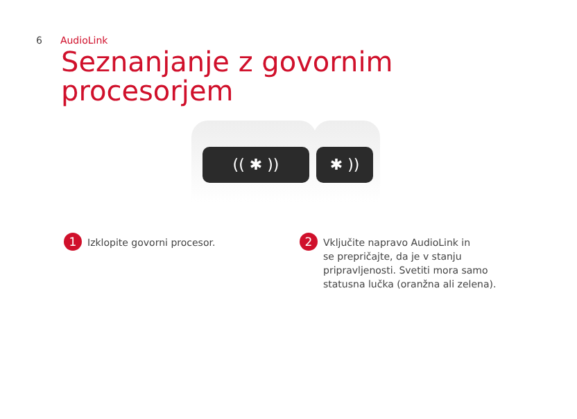6 AudioLink
Seznanjanje z govornim
procesorjem
(( ✱ )) ✱ ))
1
Izklopite govorni procesor.
2
Vključite napravo AudioLink in
se prepričajte, da je v stanju
pripravljenosti. Svetiti mora samo
statusna lučka (oranžna ali zelena).